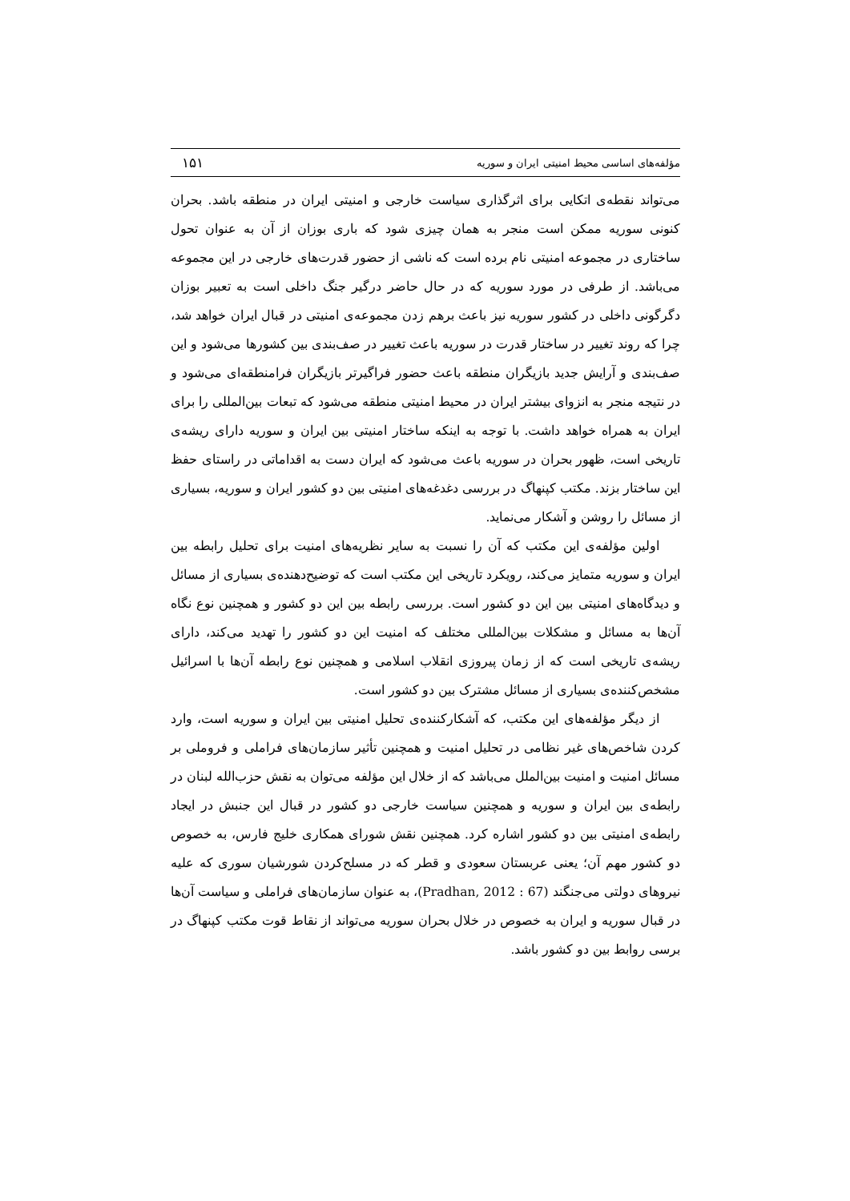مؤلفه‌های اساسی محیط امنیتی ایران و سوریه ۱۵۱
می‌تواند نقطه‌ی اتکایی برای اثرگذاری سیاست خارجی و امنیتی ایران در منطقه باشد. بحران کنونی سوریه ممکن است منجر به همان چیزی شود که باری بوزان از آن به عنوان تحول ساختاری در مجموعه امنیتی نام برده است که ناشی از حضور قدرت‌های خارجی در این مجموعه می‌باشد. از طرفی در مورد سوریه که در حال حاضر درگیر جنگ داخلی است به تعبیر بوزان دگرگونی داخلی در کشور سوریه نیز باعث برهم زدن مجموعه‌ی امنیتی در قبال ایران خواهد شد، چرا که روند تغییر در ساختار قدرت در سوریه باعث تغییر در صف‌بندی بین کشورها می‌شود و این صف‌بندی و آرایش جدید بازیگران منطقه باعث حضور فراگیرتر بازیگران فرامنطقه‌ای می‌شود و در نتیجه منجر به انزوای بیشتر ایران در محیط امنیتی منطقه می‌شود که تبعات بین‌المللی را برای ایران به همراه خواهد داشت. با توجه به اینکه ساختار امنیتی بین ایران و سوریه دارای ریشه‌ی تاریخی است، ظهور بحران در سوریه باعث می‌شود که ایران دست به اقداماتی در راستای حفظ این ساختار بزند. مکتب کپنهاگ در بررسی دغدغه‌های امنیتی بین دو کشور ایران و سوریه، بسیاری از مسائل را روشن و آشکار می‌نماید.
اولین مؤلفه‌ی این مکتب که آن را نسبت به سایر نظریه‌های امنیت برای تحلیل رابطه بین ایران و سوریه متمایز می‌کند، رویکرد تاریخی این مکتب است که توضیح‌دهنده‌ی بسیاری از مسائل و دیدگاه‌های امنیتی بین این دو کشور است. بررسی رابطه بین این دو کشور و همچنین نوع نگاه آن‌ها به مسائل و مشکلات بین‌المللی مختلف که امنیت این دو کشور را تهدید می‌کند، دارای ریشه‌ی تاریخی است که از زمان پیروزی انقلاب اسلامی و همچنین نوع رابطه آن‌ها با اسرائیل مشخص‌کننده‌ی بسیاری از مسائل مشترک بین دو کشور است.
از دیگر مؤلفه‌های این مکتب، که آشکارکننده‌ی تحلیل امنیتی بین ایران و سوریه است، وارد کردن شاخص‌های غیر نظامی در تحلیل امنیت و همچنین تأثیر سازمان‌های فراملی و فروملی بر مسائل امنیت و امنیت بین‌الملل می‌باشد که از خلال این مؤلفه می‌توان به نقش حزب‌الله لبنان در رابطه‌ی بین ایران و سوریه و همچنین سیاست خارجی دو کشور در قبال این جنبش در ایجاد رابطه‌ی امنیتی بین دو کشور اشاره کرد. همچنین نقش شورای همکاری خلیج فارس، به خصوص دو کشور مهم آن؛ یعنی عربستان سعودی و قطر که در مسلح‌کردن شورشیان سوری که علیه نیروهای دولتی می‌جنگند (Pradhan, 2012 : 67)، به عنوان سازمان‌های فراملی و سیاست آن‌ها در قبال سوریه و ایران به خصوص در خلال بحران سوریه می‌تواند از نقاط قوت مکتب کپنهاگ در برسی روابط بین دو کشور باشد.